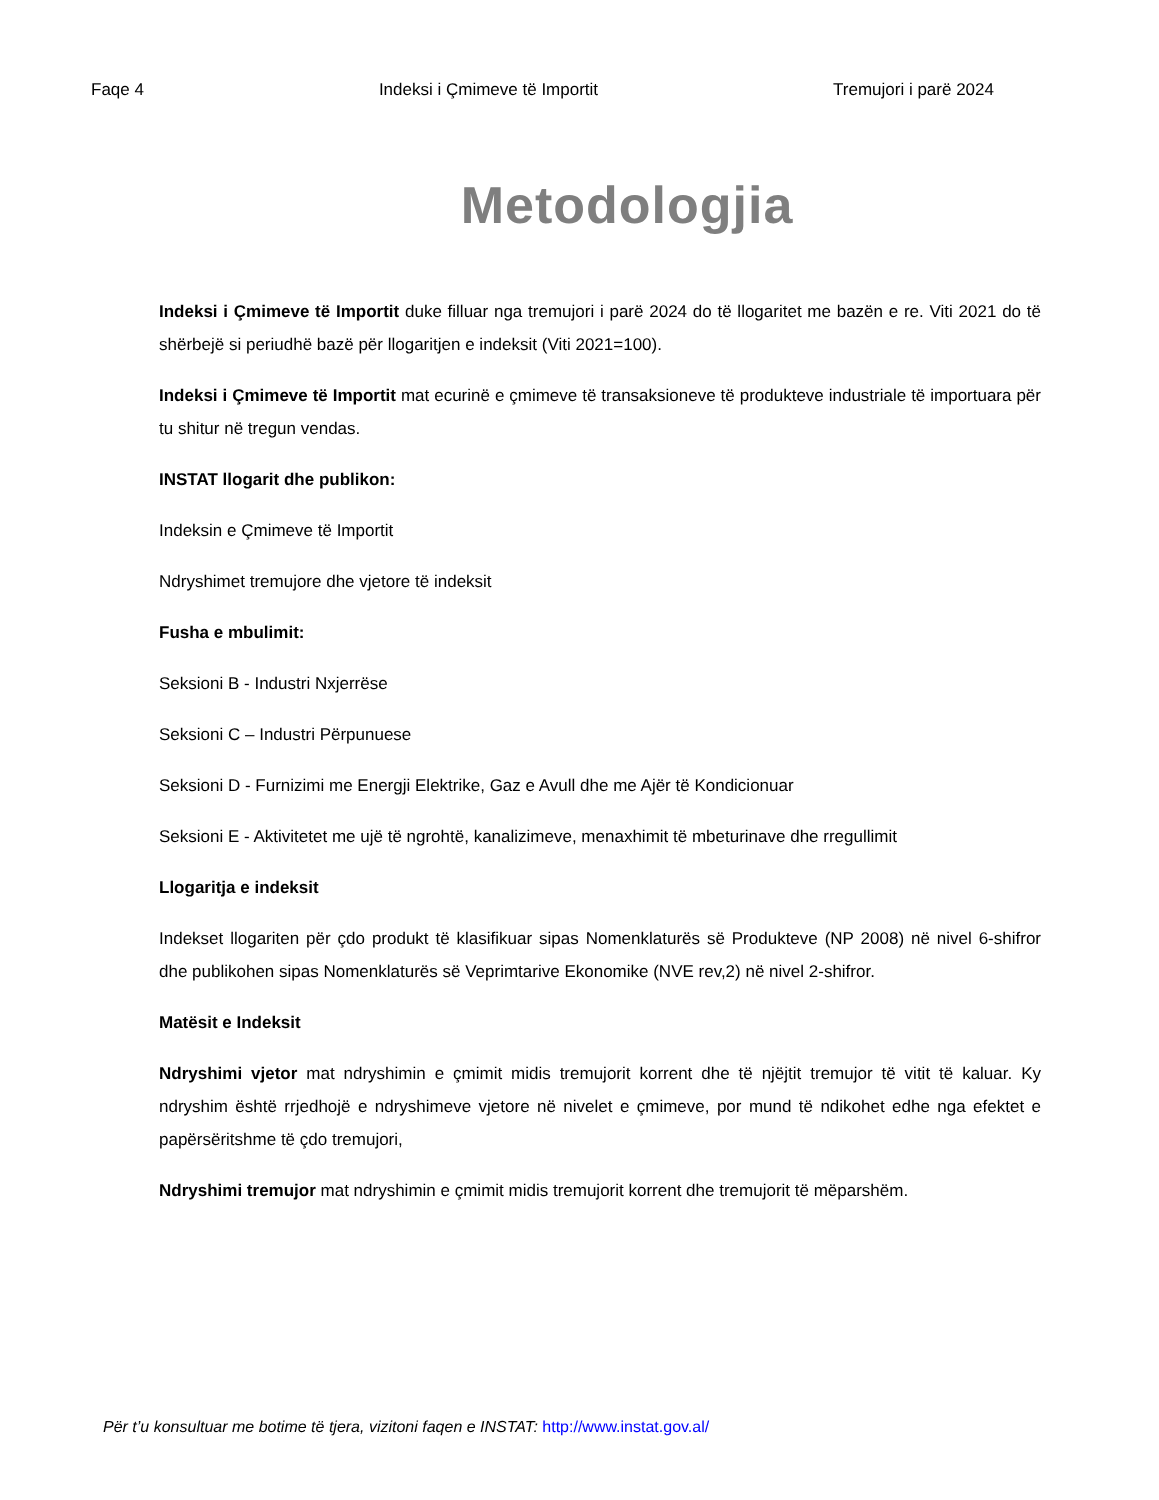Faqe 4 Indeksi i Çmimeve të Importit Tremujori i parë 2024
Metodologjia
Indeksi i Çmimeve të Importit duke filluar nga tremujori i parë 2024 do të llogaritet me bazën e re. Viti 2021 do të shërbejë si periudhë bazë për llogaritjen e indeksit (Viti 2021=100).
Indeksi i Çmimeve të Importit mat ecurinë e çmimeve të transaksioneve të produkteve industriale të importuara për tu shitur në tregun vendas.
INSTAT llogarit dhe publikon:
Indeksin e Çmimeve të Importit
Ndryshimet tremujore dhe vjetore të indeksit
Fusha e mbulimit:
Seksioni B - Industri Nxjerrëse
Seksioni C – Industri Përpunuese
Seksioni D - Furnizimi me Energji Elektrike, Gaz e Avull dhe me Ajër të Kondicionuar
Seksioni E - Aktivitetet me ujë të ngrohtë, kanalizimeve, menaxhimit të mbeturinave dhe rregullimit
Llogaritja e indeksit
Indekset llogariten për çdo produkt të klasifikuar sipas Nomenklaturës së Produkteve (NP 2008) në nivel 6-shifror dhe publikohen sipas Nomenklaturës së Veprimtarive Ekonomike (NVE rev,2) në nivel 2-shifror.
Matësit e Indeksit
Ndryshimi vjetor mat ndryshimin e çmimit midis tremujorit korrent dhe të njëjtit tremujor të vitit të kaluar. Ky ndryshim është rrjedhojë e ndryshimeve vjetore në nivelet e çmimeve, por mund të ndikohet edhe nga efektet e papërsëritshme të çdo tremujori,
Ndryshimi tremujor mat ndryshimin e çmimit midis tremujorit korrent dhe tremujorit të mëparshëm.
Për t’u konsultuar me botime të tjera, vizitoni faqen e INSTAT: http://www.instat.gov.al/